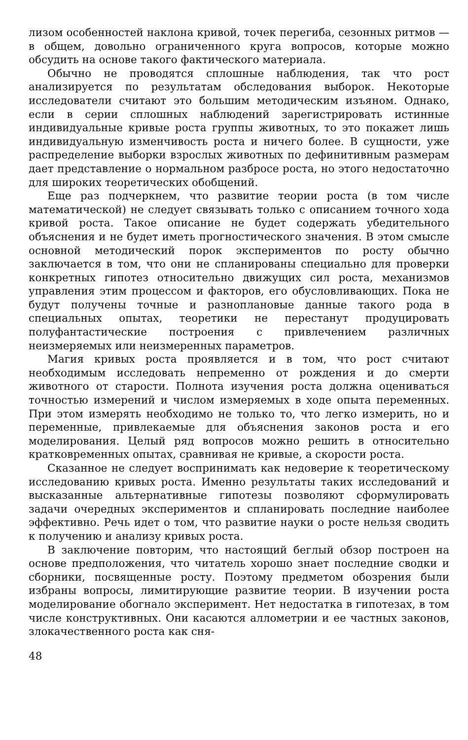лизом особенностей наклона кривой, точек перегиба, сезонных ритмов — в общем, довольно ограниченного круга вопросов, которые можно обсудить на основе такого фактического материала.
Обычно не проводятся сплошные наблюдения, так что рост анализируется по результатам обследования выборок. Некоторые исследователи считают это большим методическим изъяном. Однако, если в серии сплошных наблюдений зарегистрировать истинные индивидуальные кривые роста группы животных, то это покажет лишь индивидуальную изменчивость роста и ничего более. В сущности, уже распределение выборки взрослых животных по дефинитивным размерам дает представление о нормальном разбросе роста, но этого недостаточно для широких теоретических обобщений.
Еще раз подчеркнем, что развитие теории роста (в том числе математической) не следует связывать только с описанием точного хода кривой роста. Такое описание не будет содержать убедительного объяснения и не будет иметь прогностического значения. В этом смысле основной методический порок экспериментов по росту обычно заключается в том, что они не спланированы специально для проверки конкретных гипотез относительно движущих сил роста, механизмов управления этим процессом и факторов, его обусловливающих. Пока не будут получены точные и разноплановые данные такого рода в специальных опытах, теоретики не перестанут продуцировать полуфантастические построения с привлечением различных неизмеряемых или неизмеренных параметров.
Магия кривых роста проявляется и в том, что рост считают необходимым исследовать непременно от рождения и до смерти животного от старости. Полнота изучения роста должна оцениваться точностью измерений и числом измеряемых в ходе опыта переменных. При этом измерять необходимо не только то, что легко измерить, но и переменные, привлекаемые для объяснения законов роста и его моделирования. Целый ряд вопросов можно решить в относительно кратковременных опытах, сравнивая не кривые, а скорости роста.
Сказанное не следует воспринимать как недоверие к теоретическому исследованию кривых роста. Именно результаты таких исследований и высказанные альтернативные гипотезы позволяют сформулировать задачи очередных экспериментов и спланировать последние наиболее эффективно. Речь идет о том, что развитие науки о росте нельзя сводить к получению и анализу кривых роста.
В заключение повторим, что настоящий беглый обзор построен на основе предположения, что читатель хорошо знает последние сводки и сборники, посвященные росту. Поэтому предметом обозрения были избраны вопросы, лимитирующие развитие теории. В изучении роста моделирование обогнало эксперимент. Нет недостатка в гипотезах, в том числе конструктивных. Они касаются аллометрии и ее частных законов, злокачественного роста как сня-
48